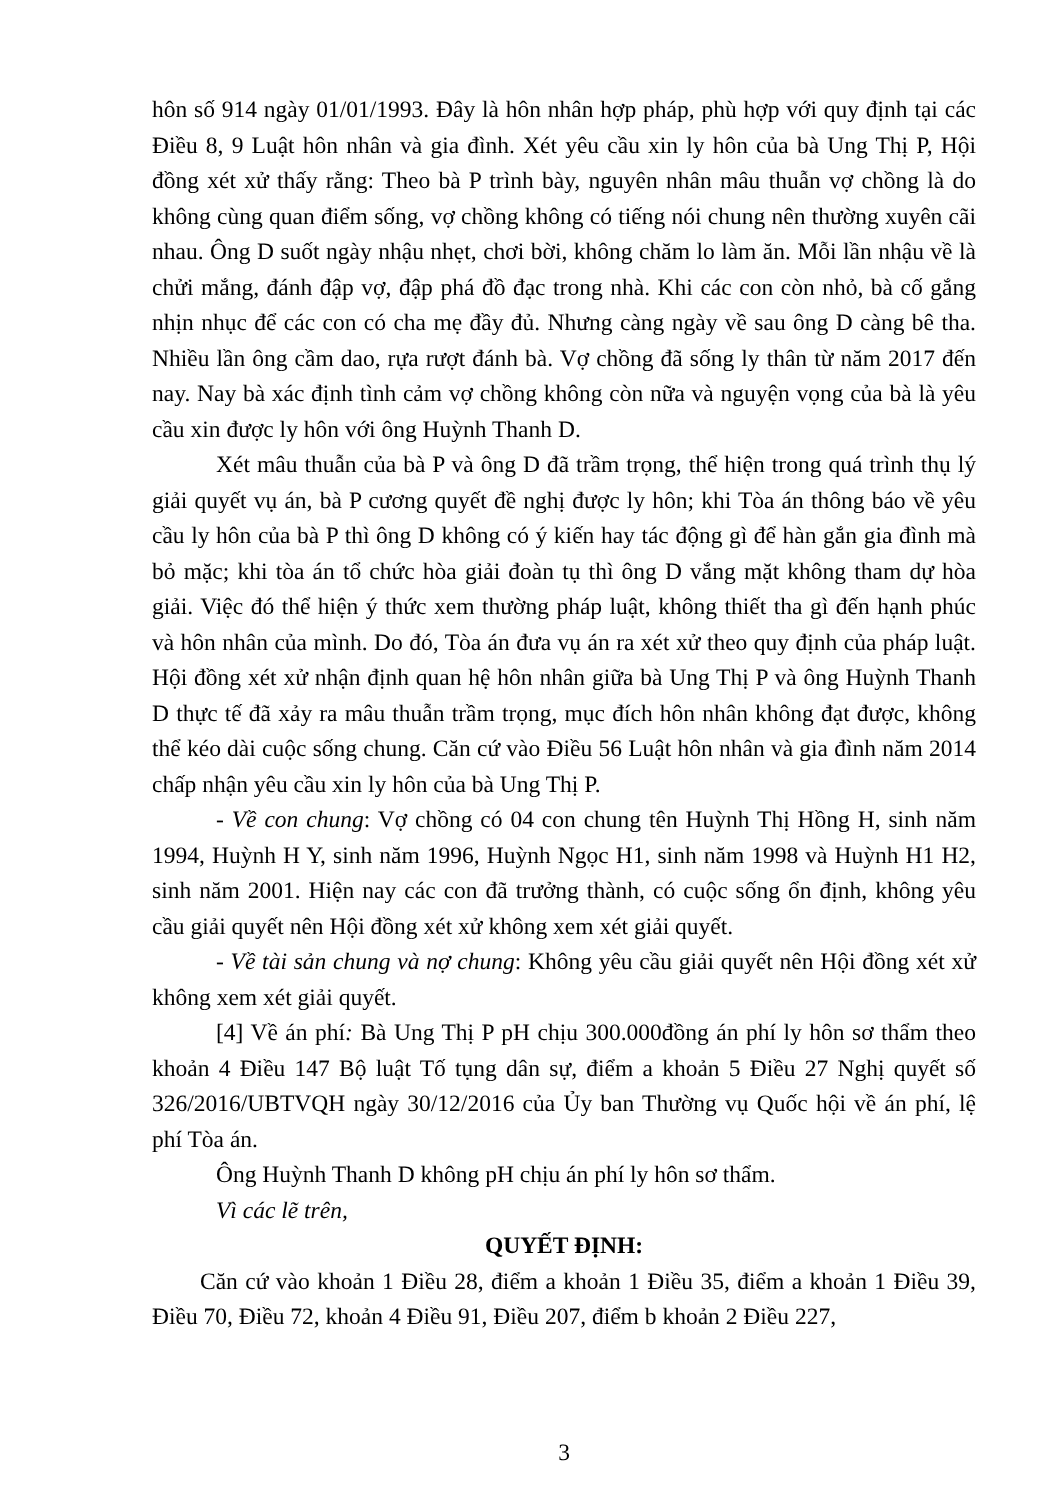hôn số 914 ngày 01/01/1993. Đây là hôn nhân hợp pháp, phù hợp với quy định tại các Điều 8, 9 Luật hôn nhân và gia đình. Xét yêu cầu xin ly hôn của bà Ung Thị P, Hội đồng xét xử thấy rằng: Theo bà P trình bày, nguyên nhân mâu thuẫn vợ chồng là do không cùng quan điểm sống, vợ chồng không có tiếng nói chung nên thường xuyên cãi nhau. Ông D suốt ngày nhậu nhẹt, chơi bời, không chăm lo làm ăn. Mỗi lần nhậu về là chửi mắng, đánh đập vợ, đập phá đồ đạc trong nhà. Khi các con còn nhỏ, bà cố gắng nhịn nhục để các con có cha mẹ đầy đủ. Nhưng càng ngày về sau ông D càng bê tha. Nhiều lần ông cầm dao, rựa rượt đánh bà. Vợ chồng đã sống ly thân từ năm 2017 đến nay. Nay bà xác định tình cảm vợ chồng không còn nữa và nguyện vọng của bà là yêu cầu xin được ly hôn với ông Huỳnh Thanh D.
Xét mâu thuẫn của bà P và ông D đã trầm trọng, thể hiện trong quá trình thụ lý giải quyết vụ án, bà P cương quyết đề nghị được ly hôn; khi Tòa án thông báo về yêu cầu ly hôn của bà P thì ông D không có ý kiến hay tác động gì để hàn gắn gia đình mà bỏ mặc; khi tòa án tổ chức hòa giải đoàn tụ thì ông D vắng mặt không tham dự hòa giải. Việc đó thể hiện ý thức xem thường pháp luật, không thiết tha gì đến hạnh phúc và hôn nhân của mình. Do đó, Tòa án đưa vụ án ra xét xử theo quy định của pháp luật. Hội đồng xét xử nhận định quan hệ hôn nhân giữa bà Ung Thị P và ông Huỳnh Thanh D thực tế đã xảy ra mâu thuẫn trầm trọng, mục đích hôn nhân không đạt được, không thể kéo dài cuộc sống chung. Căn cứ vào Điều 56 Luật hôn nhân và gia đình năm 2014 chấp nhận yêu cầu xin ly hôn của bà Ung Thị P.
- Về con chung: Vợ chồng có 04 con chung tên Huỳnh Thị Hồng H, sinh năm 1994, Huỳnh H Y, sinh năm 1996, Huỳnh Ngọc H1, sinh năm 1998 và Huỳnh H1 H2, sinh năm 2001. Hiện nay các con đã trưởng thành, có cuộc sống ổn định, không yêu cầu giải quyết nên Hội đồng xét xử không xem xét giải quyết.
- Về tài sản chung và nợ chung: Không yêu cầu giải quyết nên Hội đồng xét xử không xem xét giải quyết.
[4] Về án phí: Bà Ung Thị P pH chịu 300.000đồng án phí ly hôn sơ thẩm theo khoản 4 Điều 147 Bộ luật Tố tụng dân sự, điểm a khoản 5 Điều 27 Nghị quyết số 326/2016/UBTVQH ngày 30/12/2016 của Ủy ban Thường vụ Quốc hội về án phí, lệ phí Tòa án.
Ông Huỳnh Thanh D không pH chịu án phí ly hôn sơ thẩm.
Vì các lẽ trên,
QUYẾT ĐỊNH:
Căn cứ vào khoản 1 Điều 28, điểm a khoản 1 Điều 35, điểm a khoản 1 Điều 39, Điều 70, Điều 72, khoản 4 Điều 91, Điều 207, điểm b khoản 2 Điều 227,
3